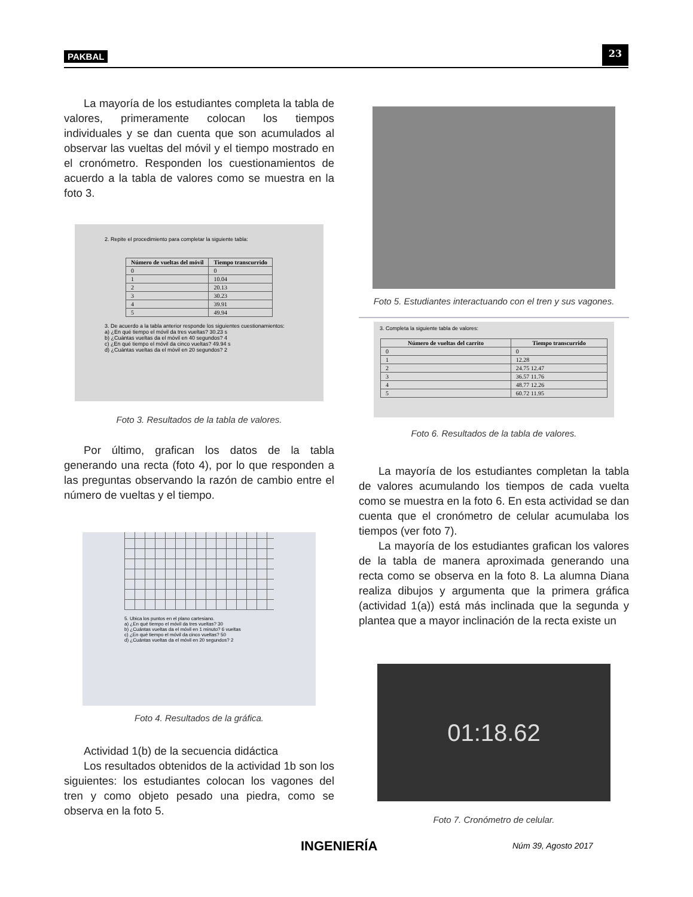PAKBAL 23
La mayoría de los estudiantes completa la tabla de valores, primeramente colocan los tiempos individuales y se dan cuenta que son acumulados al observar las vueltas del móvil y el tiempo mostrado en el cronómetro. Responden los cuestionamientos de acuerdo a la tabla de valores como se muestra en la foto 3.
2. Repite el procedimiento para completar la siguiente tabla:
| Número de vueltas del móvil | Tiempo transcurrido |
| --- | --- |
| 0 | 0 |
| 1 | 10.04 |
| 2 | 20.13 |
| 3 | 30.23 |
| 4 | 39.91 |
| 5 | 49.94 |
3. De acuerdo a la tabla anterior responde los siguientes cuestionamientos:
a) ¿En qué tiempo el móvil da tres vueltas? 30.23 s
b) ¿Cuántas vueltas da el móvil en 40 segundos? 4
c) ¿En qué tiempo el móvil da cinco vueltas? 49.94 s
d) ¿Cuántas vueltas da el móvil en 20 segundos? 2
Foto 3. Resultados de la tabla de valores.
Por último, grafican los datos de la tabla generando una recta (foto 4), por lo que responden a las preguntas observando la razón de cambio entre el número de vueltas y el tiempo.
5. Ubica los puntos en el plano cartesiano.
a) ¿En qué tiempo el móvil da tres vueltas? 30
b) ¿Cuántas vueltas da el móvil en 1 minuto? 6 vueltas
c) ¿En qué tiempo el móvil da cinco vueltas? 50
d) ¿Cuántas vueltas da el móvil en 20 segundos? 2
Foto 4. Resultados de la gráfica.
Actividad 1(b) de la secuencia didáctica
Los resultados obtenidos de la actividad 1b son los siguientes: los estudiantes colocan los vagones del tren y como objeto pesado una piedra, como se observa en la foto 5.
Foto 5. Estudiantes interactuando con el tren y sus vagones.
3. Completa la siguiente tabla de valores:
| Número de vueltas del carrito | Tiempo transcurrido |
| --- | --- |
| 0 | 0 |
| 1 | 12.28 |
| 2 | 24.75 12.47 |
| 3 | 36.57 11.76 |
| 4 | 48.77 12.26 |
| 5 | 60.72 11.95 |
Foto 6. Resultados de la tabla de valores.
La mayoría de los estudiantes completan la tabla de valores acumulando los tiempos de cada vuelta como se muestra en la foto 6. En esta actividad se dan cuenta que el cronómetro de celular acumulaba los tiempos (ver foto 7).
La mayoría de los estudiantes grafican los valores de la tabla de manera aproximada generando una recta como se observa en la foto 8. La alumna Diana realiza dibujos y argumenta que la primera gráfica (actividad 1(a)) está más inclinada que la segunda y plantea que a mayor inclinación de la recta existe un
01:18.62
Foto 7. Cronómetro de celular.
INGENIERÍA Núm 39, Agosto 2017